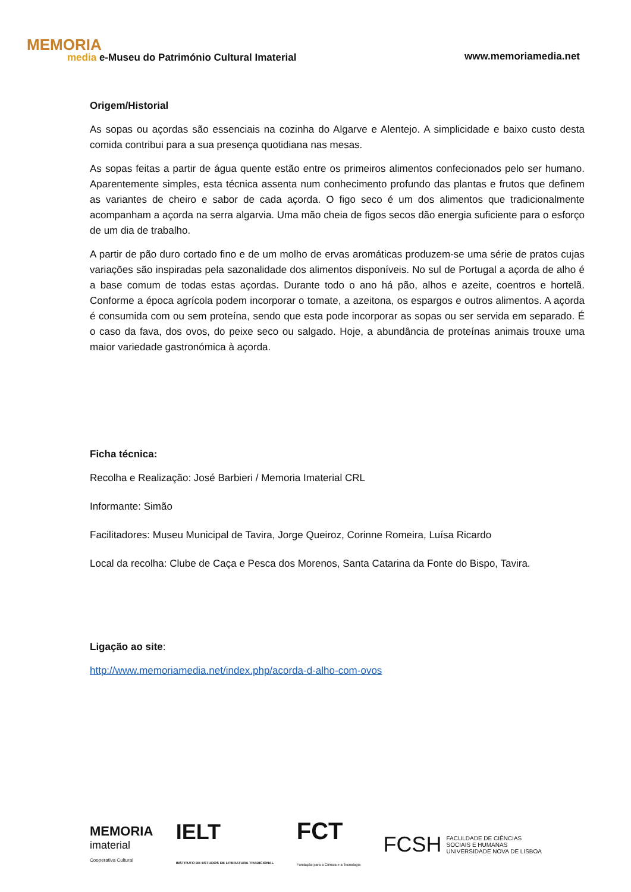MEMORIA
media e-Museu do Património Cultural Imaterial
www.memoriamedia.net
Origem/Historial
As sopas ou açordas são essenciais na cozinha do Algarve e Alentejo. A simplicidade e baixo custo desta comida contribui para a sua presença quotidiana nas mesas.
As sopas feitas a partir de água quente estão entre os primeiros alimentos confecionados pelo ser humano. Aparentemente simples, esta técnica assenta num conhecimento profundo das plantas e frutos que definem as variantes de cheiro e sabor de cada açorda. O figo seco é um dos alimentos que tradicionalmente acompanham a açorda na serra algarvia. Uma mão cheia de figos secos dão energia suficiente para o esforço de um dia de trabalho.
A partir de pão duro cortado fino e de um molho de ervas aromáticas produzem-se uma série de pratos cujas variações são inspiradas pela sazonalidade dos alimentos disponíveis. No sul de Portugal a açorda de alho é a base comum de todas estas açordas. Durante todo o ano há pão, alhos e azeite, coentros e hortelã. Conforme a época agrícola podem incorporar o tomate, a azeitona, os espargos e outros alimentos. A açorda é consumida com ou sem proteína, sendo que esta pode incorporar as sopas ou ser servida em separado. É o caso da fava, dos ovos, do peixe seco ou salgado. Hoje, a abundância de proteínas animais trouxe uma maior variedade gastronómica à açorda.
Ficha técnica:
Recolha e Realização: José Barbieri / Memoria Imaterial CRL
Informante: Simão
Facilitadores: Museu Municipal de Tavira, Jorge Queiroz, Corinne Romeira, Luísa Ricardo
Local da recolha: Clube de Caça e Pesca dos Morenos, Santa Catarina da Fonte do Bispo, Tavira.
Ligação ao site:
http://www.memoriamedia.net/index.php/acorda-d-alho-com-ovos
MEMORIA
imaterial
Cooperativa Cultural
IELT
INSTITUTO DE ESTUDOS DE LITERATURA TRADICIONAL
FCT
Fundação para a Ciência e a Tecnologia
FCSH FACULDADE DE CIÊNCIAS
SOCIAIS E HUMANAS
UNIVERSIDADE NOVA DE LISBOA